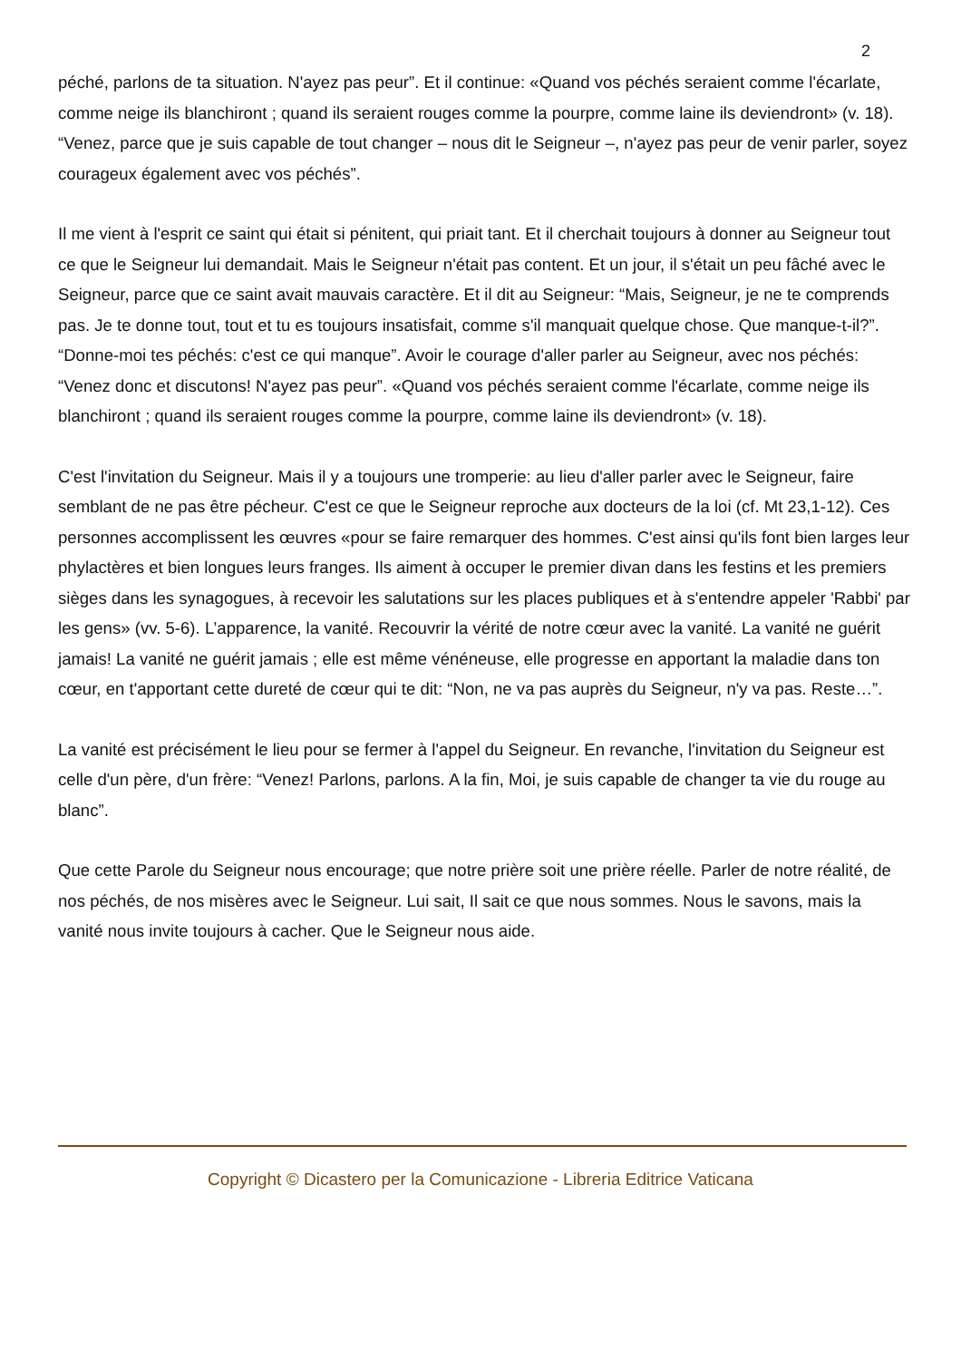2
péché, parlons de ta situation. N'ayez pas peur”. Et il continue: «Quand vos péchés seraient comme l'écarlate, comme neige ils blanchiront ; quand ils seraient rouges comme la pourpre, comme laine ils deviendront» (v. 18). “Venez, parce que je suis capable de tout changer – nous dit le Seigneur –, n'ayez pas peur de venir parler, soyez courageux également avec vos péchés”.
Il me vient à l'esprit ce saint qui était si pénitent, qui priait tant. Et il cherchait toujours à donner au Seigneur tout ce que le Seigneur lui demandait. Mais le Seigneur n'était pas content. Et un jour, il s'était un peu fâché avec le Seigneur, parce que ce saint avait mauvais caractère. Et il dit au Seigneur: “Mais, Seigneur, je ne te comprends pas. Je te donne tout, tout et tu es toujours insatisfait, comme s'il manquait quelque chose. Que manque-t-il?”. “Donne-moi tes péchés: c'est ce qui manque”. Avoir le courage d'aller parler au Seigneur, avec nos péchés: “Venez donc et discutons! N'ayez pas peur”. «Quand vos péchés seraient comme l'écarlate, comme neige ils blanchiront ; quand ils seraient rouges comme la pourpre, comme laine ils deviendront» (v. 18).
C'est l'invitation du Seigneur. Mais il y a toujours une tromperie: au lieu d'aller parler avec le Seigneur, faire semblant de ne pas être pécheur. C'est ce que le Seigneur reproche aux docteurs de la loi (cf. Mt 23,1-12). Ces personnes accomplissent les œuvres «pour se faire remarquer des hommes. C'est ainsi qu'ils font bien larges leur phylactères et bien longues leurs franges. Ils aiment à occuper le premier divan dans les festins et les premiers sièges dans les synagogues, à recevoir les salutations sur les places publiques et à s'entendre appeler 'Rabbi' par les gens» (vv. 5-6). L’apparence, la vanité. Recouvrir la vérité de notre cœur avec la vanité. La vanité ne guérit jamais! La vanité ne guérit jamais ; elle est même vénéneuse, elle progresse en apportant la maladie dans ton cœur, en t'apportant cette dureté de cœur qui te dit: “Non, ne va pas auprès du Seigneur, n'y va pas. Reste…”.
La vanité est précisément le lieu pour se fermer à l'appel du Seigneur. En revanche, l'invitation du Seigneur est celle d'un père, d'un frère: “Venez! Parlons, parlons. A la fin, Moi, je suis capable de changer ta vie du rouge au blanc”.
Que cette Parole du Seigneur nous encourage; que notre prière soit une prière réelle. Parler de notre réalité, de nos péchés, de nos misères avec le Seigneur. Lui sait, Il sait ce que nous sommes. Nous le savons, mais la vanité nous invite toujours à cacher. Que le Seigneur nous aide.
Copyright © Dicastero per la Comunicazione - Libreria Editrice Vaticana